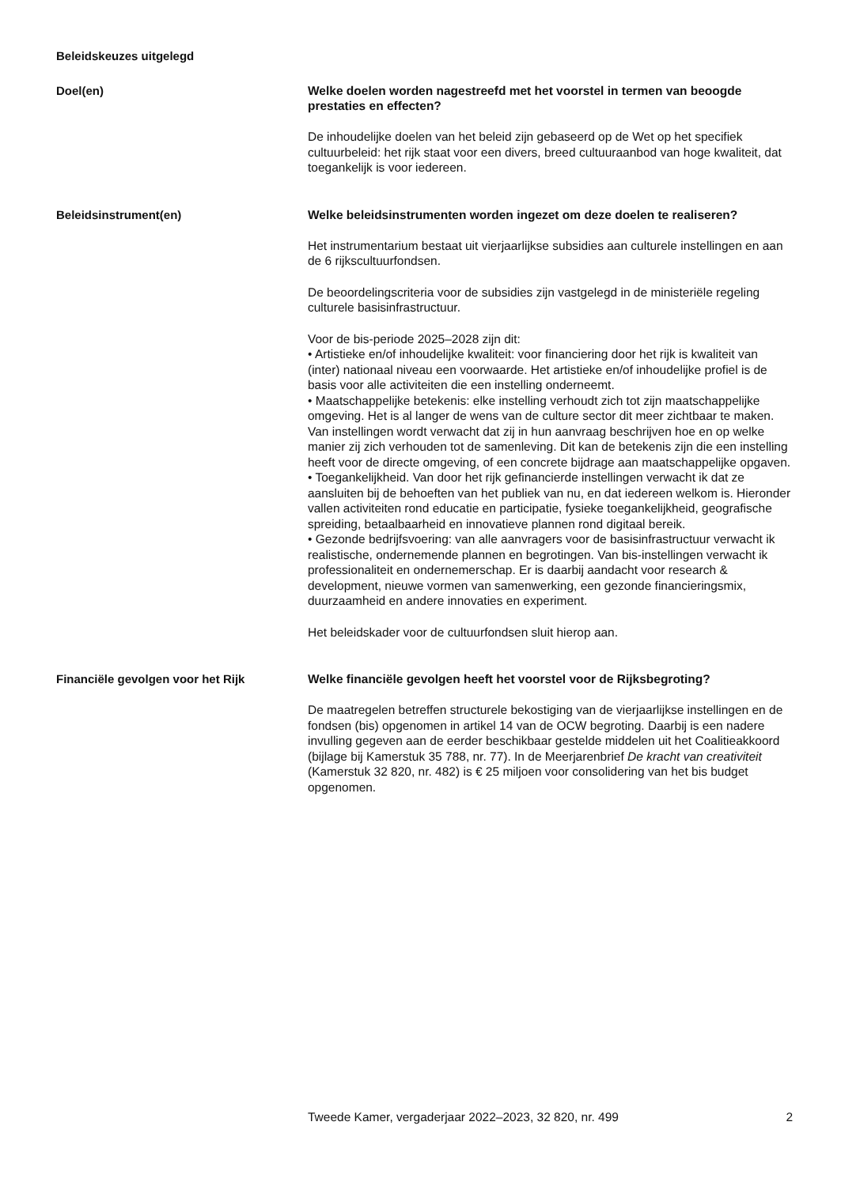Beleidskeuzes uitgelegd
Doel(en)
Welke doelen worden nagestreefd met het voorstel in termen van beoogde prestaties en effecten?
De inhoudelijke doelen van het beleid zijn gebaseerd op de Wet op het specifiek cultuurbeleid: het rijk staat voor een divers, breed cultuuraanbod van hoge kwaliteit, dat toegankelijk is voor iedereen.
Beleidsinstrument(en)
Welke beleidsinstrumenten worden ingezet om deze doelen te realiseren?
Het instrumentarium bestaat uit vierjaarlijkse subsidies aan culturele instellingen en aan de 6 rijkscultuurfondsen.
De beoordelingscriteria voor de subsidies zijn vastgelegd in de ministeriële regeling culturele basisinfrastructuur.
Voor de bis-periode 2025–2028 zijn dit:
• Artistieke en/of inhoudelijke kwaliteit: voor financiering door het rijk is kwaliteit van (inter) nationaal niveau een voorwaarde. Het artistieke en/of inhoudelijke profiel is de basis voor alle activiteiten die een instelling onderneemt.
• Maatschappelijke betekenis: elke instelling verhoudt zich tot zijn maatschappelijke omgeving. Het is al langer de wens van de culture sector dit meer zichtbaar te maken. Van instellingen wordt verwacht dat zij in hun aanvraag beschrijven hoe en op welke manier zij zich verhouden tot de samenleving. Dit kan de betekenis zijn die een instelling heeft voor de directe omgeving, of een concrete bijdrage aan maatschappelijke opgaven.
• Toegankelijkheid. Van door het rijk gefinancierde instellingen verwacht ik dat ze aansluiten bij de behoeften van het publiek van nu, en dat iedereen welkom is. Hieronder vallen activiteiten rond educatie en participatie, fysieke toegankelijkheid, geografische spreiding, betaalbaarheid en innovatieve plannen rond digitaal bereik.
• Gezonde bedrijfsvoering: van alle aanvragers voor de basisinfrastructuur verwacht ik realistische, ondernemende plannen en begrotingen. Van bis-instellingen verwacht ik professionaliteit en ondernemerschap. Er is daarbij aandacht voor research & development, nieuwe vormen van samenwerking, een gezonde financieringsmix, duurzaamheid en andere innovaties en experiment.
Het beleidskader voor de cultuurfondsen sluit hierop aan.
Financiële gevolgen voor het Rijk
Welke financiële gevolgen heeft het voorstel voor de Rijksbegroting?
De maatregelen betreffen structurele bekostiging van de vierjaarlijkse instellingen en de fondsen (bis) opgenomen in artikel 14 van de OCW begroting. Daarbij is een nadere invulling gegeven aan de eerder beschikbaar gestelde middelen uit het Coalitieakkoord (bijlage bij Kamerstuk 35 788, nr. 77). In de Meerjarenbrief De kracht van creativiteit (Kamerstuk 32 820, nr. 482) is € 25 miljoen voor consolidering van het bis budget opgenomen.
Tweede Kamer, vergaderjaar 2022–2023, 32 820, nr. 499 2